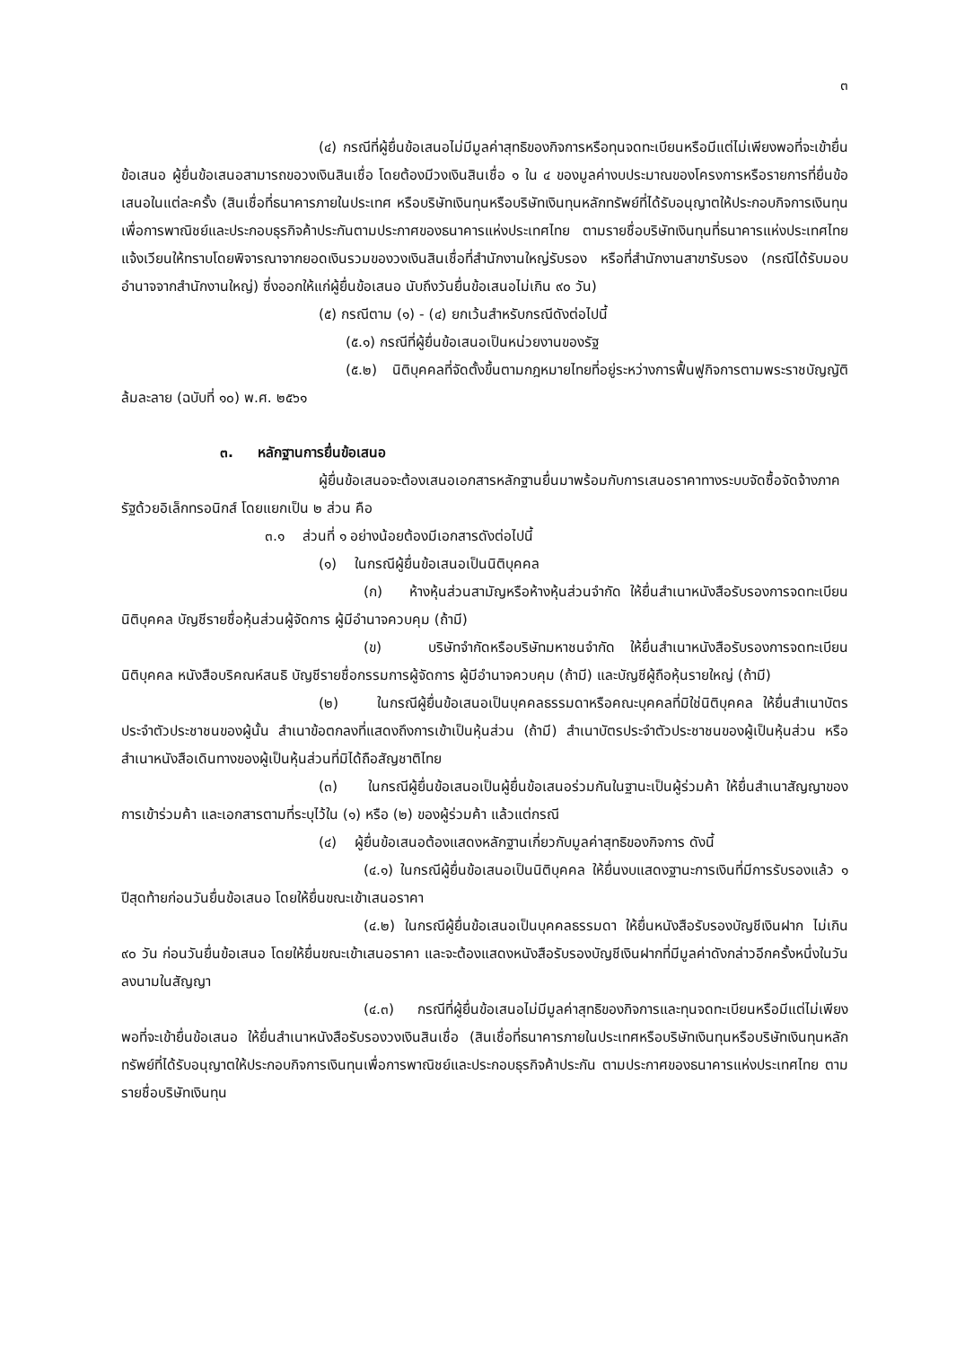๓
(๔) กรณีที่ผู้ยื่นข้อเสนอไม่มีมูลค่าสุทธิของกิจการหรือทุนจดทะเบียนหรือมีแต่ไม่เพียงพอที่จะเข้ายื่นข้อเสนอ ผู้ยื่นข้อเสนอสามารถขอวงเงินสินเชื่อ โดยต้องมีวงเงินสินเชื่อ ๑ ใน ๔ ของมูลค่างบประมาณของโครงการหรือรายการที่ยื่นข้อเสนอในแต่ละครั้ง (สินเชื่อที่ธนาคารภายในประเทศ หรือบริษัทเงินทุนหรือบริษัทเงินทุนหลักทรัพย์ที่ได้รับอนุญาตให้ประกอบกิจการเงินทุนเพื่อการพาณิชย์และประกอบธุรกิจค้าประกันตามประกาศของธนาคารแห่งประเทศไทย ตามรายชื่อบริษัทเงินทุนที่ธนาคารแห่งประเทศไทยแจ้งเวียนให้ทราบโดยพิจารณาจากยอดเงินรวมของวงเงินสินเชื่อที่สำนักงานใหญ่รับรอง หรือที่สำนักงานสาขารับรอง (กรณีได้รับมอบอำนาจจากสำนักงานใหญ่) ซึ่งออกให้แก่ผู้ยื่นข้อเสนอ นับถึงวันยื่นข้อเสนอไม่เกิน ๙๐ วัน)
(๕) กรณีตาม (๑) - (๔) ยกเว้นสำหรับกรณีดังต่อไปนี้
(๕.๑) กรณีที่ผู้ยื่นข้อเสนอเป็นหน่วยงานของรัฐ
(๕.๒) นิติบุคคลที่จัดตั้งขึ้นตามกฎหมายไทยที่อยู่ระหว่างการฟื้นฟูกิจการตามพระราชบัญญัติล้มละลาย (ฉบับที่ ๑๐) พ.ศ. ๒๕๖๑
๓. หลักฐานการยื่นข้อเสนอ
ผู้ยื่นข้อเสนอจะต้องเสนอเอกสารหลักฐานยื่นมาพร้อมกับการเสนอราคาทางระบบจัดซื้อจัดจ้างภาครัฐด้วยอิเล็กทรอนิกส์ โดยแยกเป็น ๒ ส่วน คือ
๓.๑ ส่วนที่ ๑ อย่างน้อยต้องมีเอกสารดังต่อไปนี้
(๑) ในกรณีผู้ยื่นข้อเสนอเป็นนิติบุคคล
(ก) ห้างหุ้นส่วนสามัญหรือห้างหุ้นส่วนจำกัด ให้ยื่นสำเนาหนังสือรับรองการจดทะเบียนนิติบุคคล บัญชีรายชื่อหุ้นส่วนผู้จัดการ ผู้มีอำนาจควบคุม (ถ้ามี)
(ข) บริษัทจำกัดหรือบริษัทมหาชนจำกัด ให้ยื่นสำเนาหนังสือรับรองการจดทะเบียน นิติบุคคล หนังสือบริคณห์สนธิ บัญชีรายชื่อกรรมการผู้จัดการ ผู้มีอำนาจควบคุม (ถ้ามี) และบัญชีผู้ถือหุ้นรายใหญ่ (ถ้ามี)
(๒) ในกรณีผู้ยื่นข้อเสนอเป็นบุคคลธรรมดาหรือคณะบุคคลที่มิใช่นิติบุคคล ให้ยื่นสำเนาบัตรประจำตัวประชาชนของผู้นั้น สำเนาข้อตกลงที่แสดงถึงการเข้าเป็นหุ้นส่วน (ถ้ามี) สำเนาบัตรประจำตัวประชาชนของผู้เป็นหุ้นส่วน หรือสำเนาหนังสือเดินทางของผู้เป็นหุ้นส่วนที่มิได้ถือสัญชาติไทย
(๓) ในกรณีผู้ยื่นข้อเสนอเป็นผู้ยื่นข้อเสนอร่วมกันในฐานะเป็นผู้ร่วมค้า ให้ยื่นสำเนาสัญญาของการเข้าร่วมค้า และเอกสารตามที่ระบุไว้ใน (๑) หรือ (๒) ของผู้ร่วมค้า แล้วแต่กรณี
(๔) ผู้ยื่นข้อเสนอต้องแสดงหลักฐานเกี่ยวกับมูลค่าสุทธิของกิจการ ดังนี้
(๔.๑) ในกรณีผู้ยื่นข้อเสนอเป็นนิติบุคคล ให้ยื่นงบแสดงฐานะการเงินที่มีการรับรองแล้ว ๑ ปีสุดท้ายก่อนวันยื่นข้อเสนอ โดยให้ยื่นขณะเข้าเสนอราคา
(๔.๒) ในกรณีผู้ยื่นข้อเสนอเป็นบุคคลธรรมดา ให้ยื่นหนังสือรับรองบัญชีเงินฝาก ไม่เกิน ๙๐ วัน ก่อนวันยื่นข้อเสนอ โดยให้ยื่นขณะเข้าเสนอราคา และจะต้องแสดงหนังสือรับรองบัญชีเงินฝากที่มีมูลค่าดังกล่าวอีกครั้งหนึ่งในวันลงนามในสัญญา
(๔.๓) กรณีที่ผู้ยื่นข้อเสนอไม่มีมูลค่าสุทธิของกิจการและทุนจดทะเบียนหรือมีแต่ไม่เพียงพอที่จะเข้ายื่นข้อเสนอ ให้ยื่นสำเนาหนังสือรับรองวงเงินสินเชื่อ (สินเชื่อที่ธนาคารภายในประเทศหรือบริษัทเงินทุนหรือบริษัทเงินทุนหลักทรัพย์ที่ได้รับอนุญาตให้ประกอบกิจการเงินทุนเพื่อการพาณิชย์และประกอบธุรกิจค้าประกัน ตามประกาศของธนาคารแห่งประเทศไทย ตามรายชื่อบริษัทเงินทุน